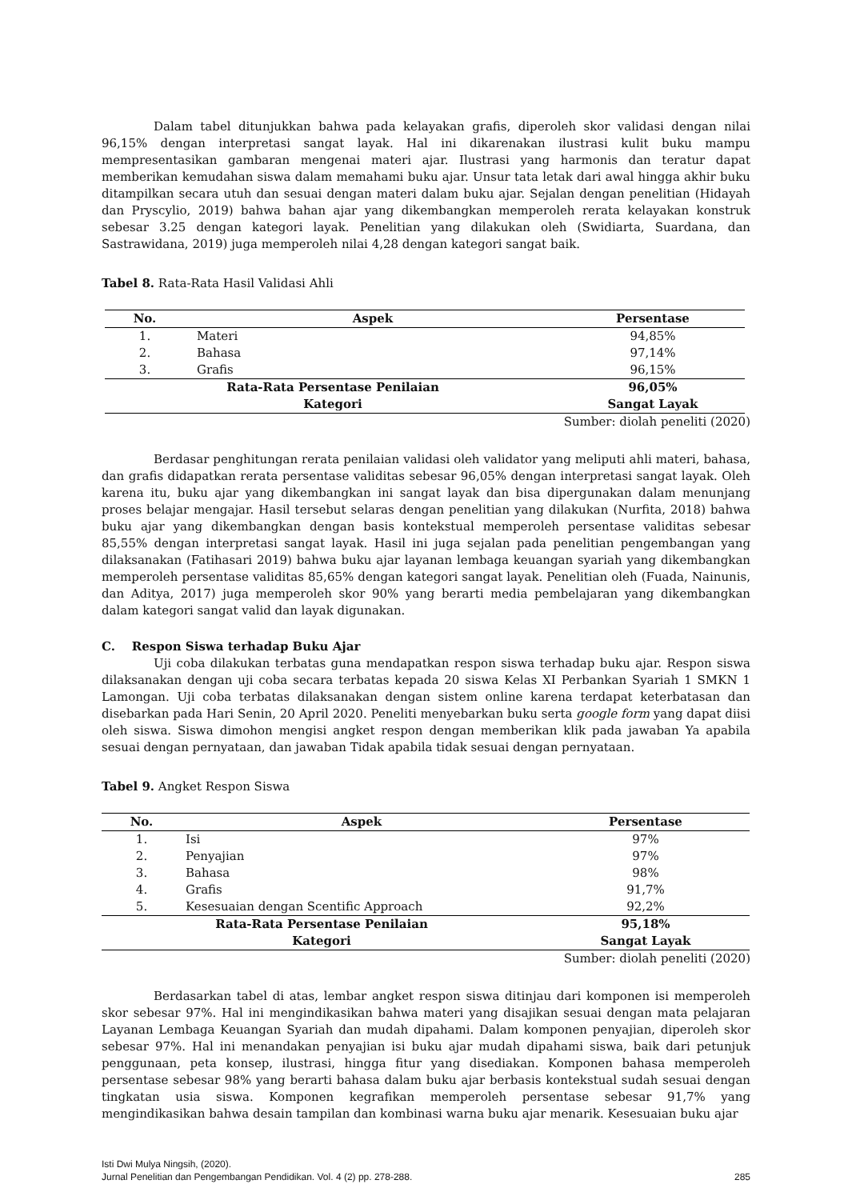Dalam tabel ditunjukkan bahwa pada kelayakan grafis, diperoleh skor validasi dengan nilai 96,15% dengan interpretasi sangat layak. Hal ini dikarenakan ilustrasi kulit buku mampu mempresentasikan gambaran mengenai materi ajar. Ilustrasi yang harmonis dan teratur dapat memberikan kemudahan siswa dalam memahami buku ajar. Unsur tata letak dari awal hingga akhir buku ditampilkan secara utuh dan sesuai dengan materi dalam buku ajar. Sejalan dengan penelitian (Hidayah dan Pryscylio, 2019) bahwa bahan ajar yang dikembangkan memperoleh rerata kelayakan konstruk sebesar 3.25 dengan kategori layak. Penelitian yang dilakukan oleh (Swidiarta, Suardana, dan Sastrawidana, 2019) juga memperoleh nilai 4,28 dengan kategori sangat baik.
Tabel 8. Rata-Rata Hasil Validasi Ahli
| No. | Aspek | Persentase |
| --- | --- | --- |
| 1. | Materi | 94,85% |
| 2. | Bahasa | 97,14% |
| 3. | Grafis | 96,15% |
| Rata-Rata Persentase Penilaian | | 96,05% |
| Kategori | | Sangat Layak |
Sumber: diolah peneliti (2020)
Berdasar penghitungan rerata penilaian validasi oleh validator yang meliputi ahli materi, bahasa, dan grafis didapatkan rerata persentase validitas sebesar 96,05% dengan interpretasi sangat layak. Oleh karena itu, buku ajar yang dikembangkan ini sangat layak dan bisa dipergunakan dalam menunjang proses belajar mengajar. Hasil tersebut selaras dengan penelitian yang dilakukan (Nurfita, 2018) bahwa buku ajar yang dikembangkan dengan basis kontekstual memperoleh persentase validitas sebesar 85,55% dengan interpretasi sangat layak. Hasil ini juga sejalan pada penelitian pengembangan yang dilaksanakan (Fatihasari 2019) bahwa buku ajar layanan lembaga keuangan syariah yang dikembangkan memperoleh persentase validitas 85,65% dengan kategori sangat layak. Penelitian oleh (Fuada, Nainunis, dan Aditya, 2017) juga memperoleh skor 90% yang berarti media pembelajaran yang dikembangkan dalam kategori sangat valid dan layak digunakan.
C. Respon Siswa terhadap Buku Ajar
Uji coba dilakukan terbatas guna mendapatkan respon siswa terhadap buku ajar. Respon siswa dilaksanakan dengan uji coba secara terbatas kepada 20 siswa Kelas XI Perbankan Syariah 1 SMKN 1 Lamongan. Uji coba terbatas dilaksanakan dengan sistem online karena terdapat keterbatasan dan disebarkan pada Hari Senin, 20 April 2020. Peneliti menyebarkan buku serta google form yang dapat diisi oleh siswa. Siswa dimohon mengisi angket respon dengan memberikan klik pada jawaban Ya apabila sesuai dengan pernyataan, dan jawaban Tidak apabila tidak sesuai dengan pernyataan.
Tabel 9. Angket Respon Siswa
| No. | Aspek | Persentase |
| --- | --- | --- |
| 1. | Isi | 97% |
| 2. | Penyajian | 97% |
| 3. | Bahasa | 98% |
| 4. | Grafis | 91,7% |
| 5. | Kesesuaian dengan Scentific Approach | 92,2% |
| Rata-Rata Persentase Penilaian | | 95,18% |
| Kategori | | Sangat Layak |
Sumber: diolah peneliti (2020)
Berdasarkan tabel di atas, lembar angket respon siswa ditinjau dari komponen isi memperoleh skor sebesar 97%. Hal ini mengindikasikan bahwa materi yang disajikan sesuai dengan mata pelajaran Layanan Lembaga Keuangan Syariah dan mudah dipahami. Dalam komponen penyajian, diperoleh skor sebesar 97%. Hal ini menandakan penyajian isi buku ajar mudah dipahami siswa, baik dari petunjuk penggunaan, peta konsep, ilustrasi, hingga fitur yang disediakan. Komponen bahasa memperoleh persentase sebesar 98% yang berarti bahasa dalam buku ajar berbasis kontekstual sudah sesuai dengan tingkatan usia siswa. Komponen kegrafikan memperoleh persentase sebesar 91,7% yang mengindikasikan bahwa desain tampilan dan kombinasi warna buku ajar menarik. Kesesuaian buku ajar
Isti Dwi Mulya Ningsih, (2020).
Jurnal Penelitian dan Pengembangan Pendidikan. Vol. 4 (2) pp. 278-288. 285